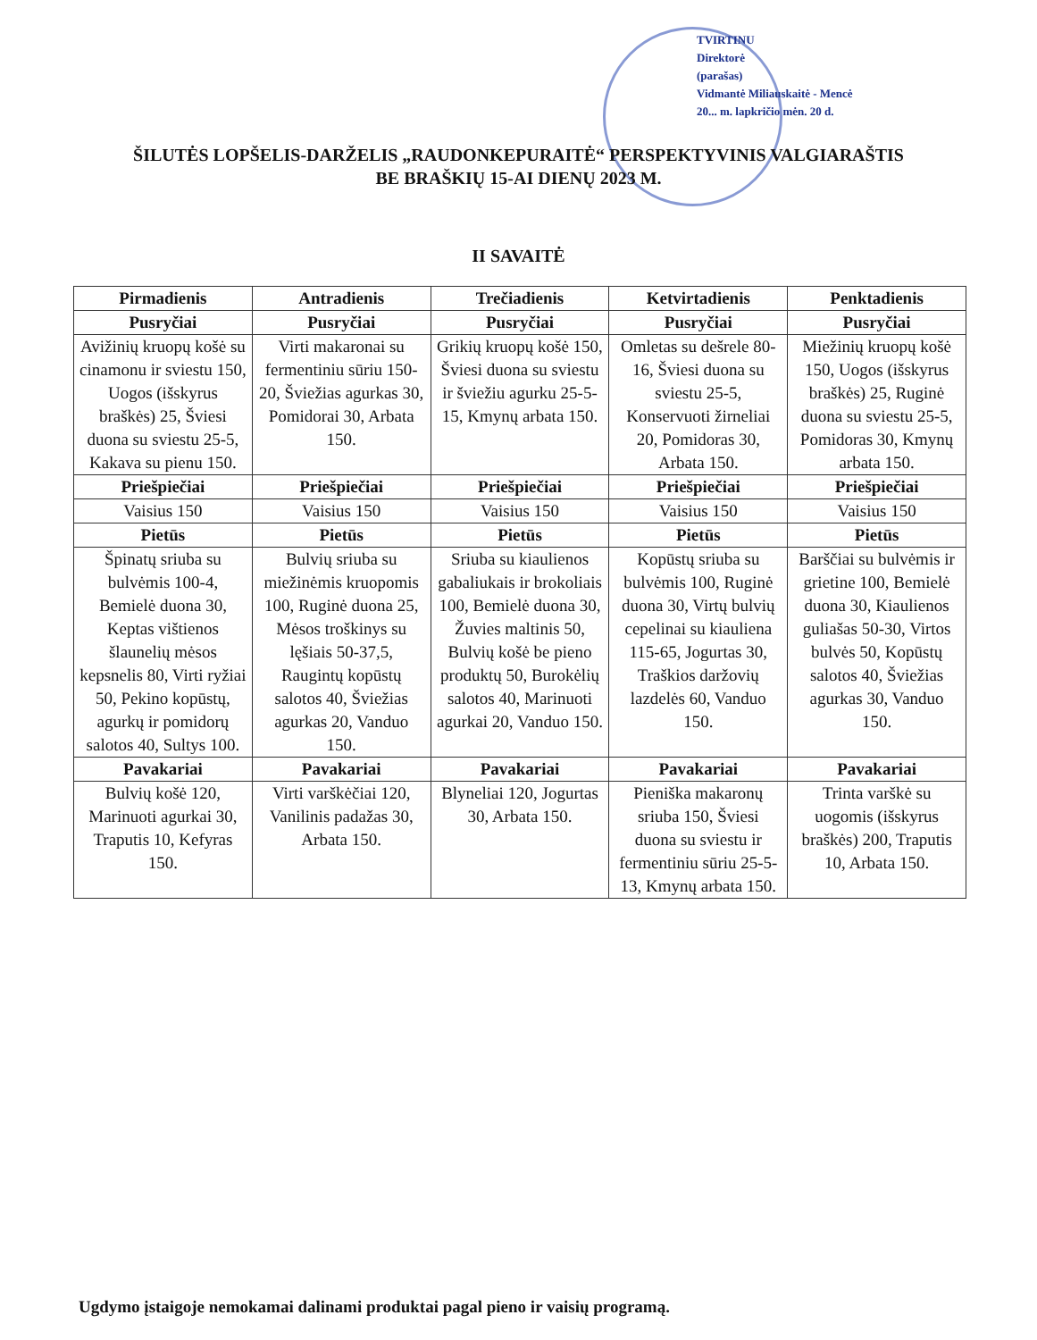TVIRTINU
Direktorė
(parašas)
Vidmantė Miliauskaitė - Mencė
20... m. lapkričio mėn. 20 d.
ŠILUTĖS LOPŠELIS-DARŽELIS „RAUDONKEPURAITĖ“ PERSPEKTYVINIS VALGIARAŠTIS
BE BRAŠKIŲ 15-AI DIENŲ 2023 M.
II SAVAITĖ
| Pirmadienis | Antradienis | Trečiadienis | Ketvirtadienis | Penktadienis |
| --- | --- | --- | --- | --- |
| Pusryčiai | Pusryčiai | Pusryčiai | Pusryčiai | Pusryčiai |
| Avižinių kruopų košė su cinamonu ir sviestu 150, Uogos (išskyrus braškės) 25, Šviesi duona su sviestu 25-5, Kakava su pienu 150. | Virti makaronai su fermentiniu sūriu 150-20, Šviežias agurkas 30, Pomidorai 30, Arbata 150. | Grikių kruopų košė 150, Šviesi duona su sviestu ir šviežiu agurku 25-5-15, Kmynų arbata 150. | Omletas su dešrele 80-16, Šviesi duona su sviestu 25-5, Konservuoti žirneliai 20, Pomidoras 30, Arbata 150. | Miežinių kruopų košė 150, Uogos (išskyrus braškės) 25, Ruginė duona su sviestu 25-5, Pomidoras 30, Kmynų arbata 150. |
| Priešpiečiai | Priešpiečiai | Priešpiečiai | Priešpiečiai | Priešpiečiai |
| Vaisius 150 | Vaisius 150 | Vaisius 150 | Vaisius 150 | Vaisius 150 |
| Pietūs | Pietūs | Pietūs | Pietūs | Pietūs |
| Špinatų sriuba su bulvėmis 100-4, Bemielė duona 30, Keptas vištienos šlaunelių mėsos kepsnelis 80, Virti ryžiai 50, Pekino kopūstų, agurkų ir pomidorų salotos 40, Sultys 100. | Bulvių sriuba su miežinėmis kruopomis 100, Ruginė duona 25, Mėsos troškinys su lęšiais 50-37,5, Raugintų kopūstų salotos 40, Šviežias agurkas 20, Vanduo 150. | Sriuba su kiaulienos gabaliukais ir brokoliais 100, Bemielė duona 30, Žuvies maltinis 50, Bulvių košė be pieno produktų 50, Burokėlių salotos 40, Marinuoti agurkai 20, Vanduo 150. | Kopūstų sriuba su bulvėmis 100, Ruginė duona 30, Virtų bulvių cepelinai su kiauliena 115-65, Jogurtas 30, Traškios daržovių lazdelės 60, Vanduo 150. | Barščiai su bulvėmis ir grietine 100, Bemielė duona 30, Kiaulienos guliašas 50-30, Virtos bulvės 50, Kopūstų salotos 40, Šviežias agurkas 30, Vanduo 150. |
| Pavakariai | Pavakariai | Pavakariai | Pavakariai | Pavakariai |
| Bulvių košė 120, Marinuoti agurkai 30, Traputis 10, Kefyras 150. | Virti varškėčiai 120, Vanilinis padažas 30, Arbata 150. | Blyneliai 120, Jogurtas 30, Arbata 150. | Pieniška makaronų sriuba 150, Šviesi duona su sviestu ir fermentiniu sūriu 25-5-13, Kmynų arbata 150. | Trinta varškė su uogomis (išskyrus braškės) 200, Traputis 10, Arbata 150. |
Ugdymo įstaigoje nemokamai dalinami produktai pagal pieno ir vaisių programą.